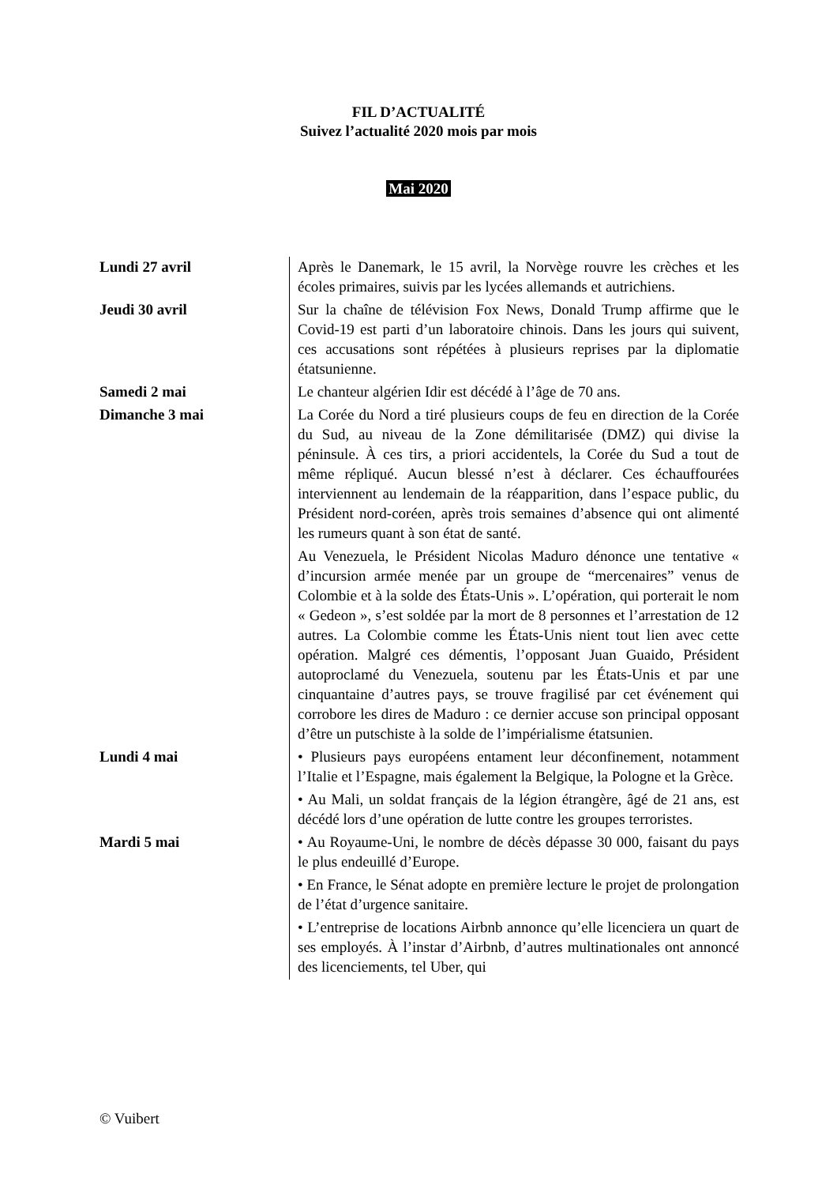FIL D’ACTUALITÉ
Suivez l’actualité 2020 mois par mois
Mai 2020
| Lundi 27 avril | Après le Danemark, le 15 avril, la Norvège rouvre les crèches et les écoles primaires, suivis par les lycées allemands et autrichiens. |
| Jeudi 30 avril | Sur la chaîne de télévision Fox News, Donald Trump affirme que le Covid-19 est parti d’un laboratoire chinois. Dans les jours qui suivent, ces accusations sont répétées à plusieurs reprises par la diplomatie étatsunienne. |
| Samedi 2 mai | Le chanteur algérien Idir est décédé à l’âge de 70 ans. |
| Dimanche 3 mai | La Corée du Nord a tiré plusieurs coups de feu en direction de la Corée du Sud, au niveau de la Zone démilitarisée (DMZ) qui divise la péninsule. À ces tirs, a priori accidentels, la Corée du Sud a tout de même répliqué. Aucun blessé n’est à déclarer. Ces échauffourées interviennent au lendemain de la réapparition, dans l’espace public, du Président nord-coréen, après trois semaines d’absence qui ont alimenté les rumeurs quant à son état de santé. |
| | Au Venezuela, le Président Nicolas Maduro dénonce une tentative « d’incursion armée menée par un groupe de “mercenaires” venus de Colombie et à la solde des États-Unis ». L’opération, qui porterait le nom « Gedeon », s’est soldée par la mort de 8 personnes et l’arrestation de 12 autres. La Colombie comme les États-Unis nient tout lien avec cette opération. Malgré ces démentis, l’opposant Juan Guaido, Président autoproclamé du Venezuela, soutenu par les États-Unis et par une cinquantaine d’autres pays, se trouve fragilisé par cet événement qui corrobore les dires de Maduro : ce dernier accuse son principal opposant d’être un putschiste à la solde de l’impérialisme étatsunien. |
| Lundi 4 mai | • Plusieurs pays européens entament leur déconfinement, notamment l’Italie et l’Espagne, mais également la Belgique, la Pologne et la Grèce. |
| | • Au Mali, un soldat français de la légion étrangère, âgé de 21 ans, est décédé lors d’une opération de lutte contre les groupes terroristes. |
| Mardi 5 mai | • Au Royaume-Uni, le nombre de décès dépasse 30 000, faisant du pays le plus endeuillé d’Europe. |
| | • En France, le Sénat adopte en première lecture le projet de prolongation de l’état d’urgence sanitaire. |
| | • L’entreprise de locations Airbnb annonce qu’elle licenciera un quart de ses employés. À l’instar d’Airbnb, d’autres multinationales ont annoncé des licenciements, tel Uber, qui |
© Vuibert